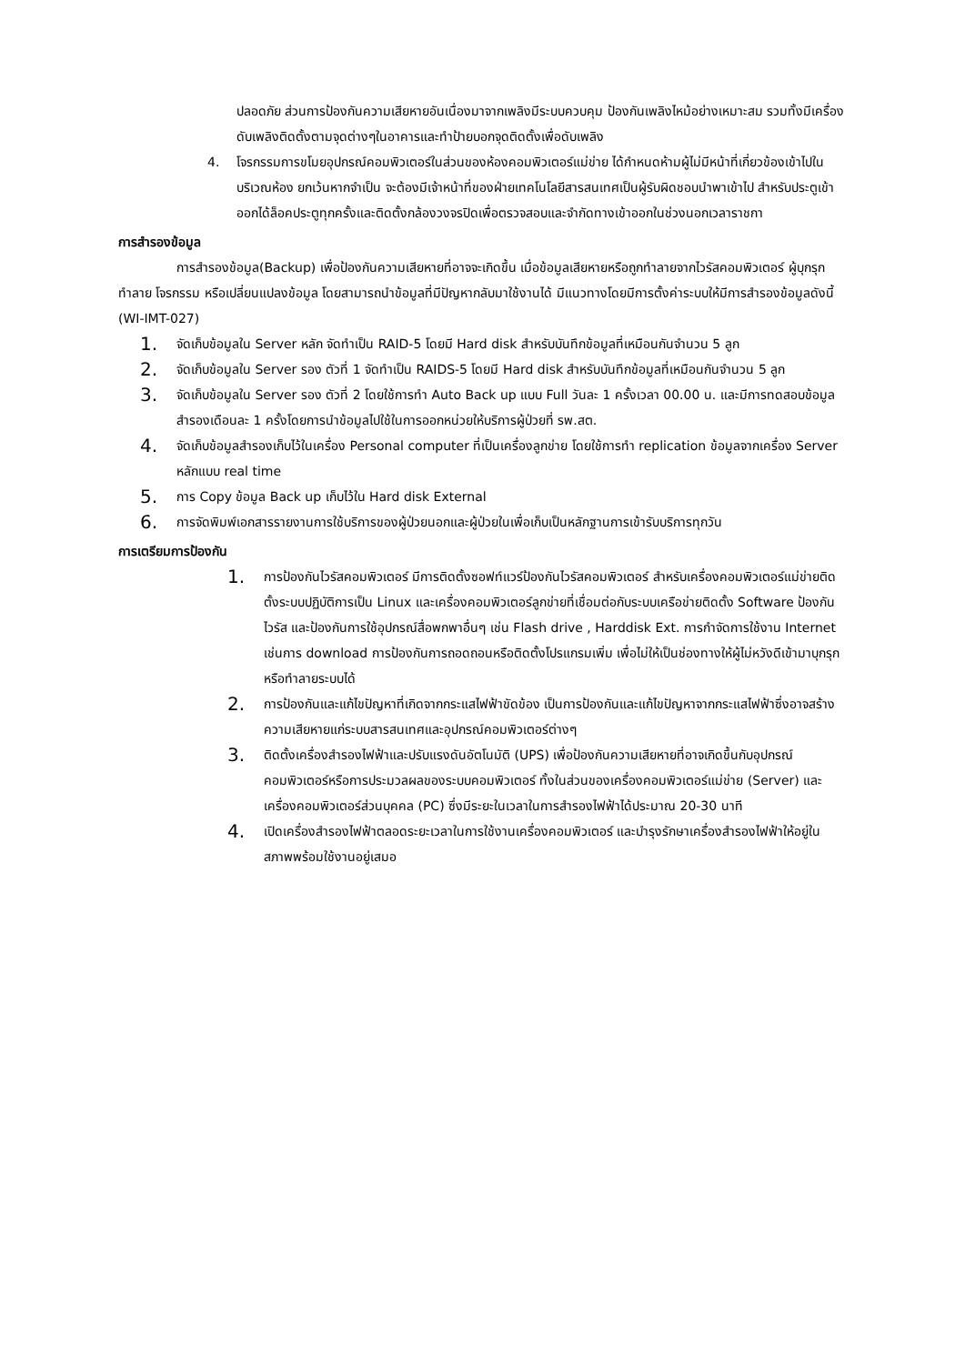ปลอดภัย ส่วนการป้องกันความเสียหายอันเนื่องมาจากเพลิงมีระบบควบคุม ป้องกันเพลิงไหม้อย่างเหมาะสม รวมทั้งมีเครื่องดับเพลิงติดตั้งตามจุดต่างๆในอาคารและทำป้ายบอกจุดติดตั้งเพื่อดับเพลิง
4. โจรกรรมการขโมยอุปกรณ์คอมพิวเตอร์ในส่วนของห้องคอมพิวเตอร์แม่ข่าย ได้กำหนดห้ามผู้ไม่มีหน้าที่เกี่ยวข้องเข้าไปในบริเวณห้อง ยกเว้นหากจำเป็น จะต้องมีเจ้าหน้าที่ของฝ่ายเทคโนโลยีสารสนเทศเป็นผู้รับผิดชอบนำพาเข้าไป สำหรับประตูเข้าออกได้ล็อคประตูทุกครั้งและติดตั้งกล้องวงจรปิดเพื่อตรวจสอบและจำกัดทางเข้าออกในช่วงนอกเวลาราชกา
การสำรองข้อมูล
การสำรองข้อมูล(Backup) เพื่อป้องกันความเสียหายที่อาจจะเกิดขึ้น เมื่อข้อมูลเสียหายหรือถูกทำลายจากไวรัสคอมพิวเตอร์ ผู้บุกรุกทำลาย โจรกรรม หรือเปลี่ยนแปลงข้อมูล โดยสามารถนำข้อมูลที่มีปัญหากลับมาใช้งานได้ มีแนวทางโดยมีการตั้งค่าระบบให้มีการสำรองข้อมูลดังนี้ (WI-IMT-027)
1. จัดเก็บข้อมูลใน Server หลัก จัดทำเป็น RAID-5 โดยมี Hard disk สำหรับบันทึกข้อมูลที่เหมือนกันจำนวน 5 ลูก
2. จัดเก็บข้อมูลใน Server รอง ตัวที่ 1 จัดทำเป็น RAIDS-5 โดยมี Hard disk สำหรับบันทึกข้อมูลที่เหมือนกันจำนวน 5 ลูก
3. จัดเก็บข้อมูลใน Server รอง ตัวที่ 2 โดยใช้การทำ Auto Back up แบบ Full วันละ 1 ครั้งเวลา 00.00 น. และมีการทดสอบข้อมูลสำรองเดือนละ 1 ครั้งโดยการนำข้อมูลไปใช้ในการออกหน่วยให้บริการผู้ป่วยที่ รพ.สต.
4. จัดเก็บข้อมูลสำรองเก็บไว้ในเครื่อง Personal computer ที่เป็นเครื่องลูกข่าย โดยใช้การทำ replication ข้อมูลจากเครื่อง Server หลักแบบ real time
5. การ Copy ข้อมูล Back up เก็บไว้ใน Hard disk External
6. การจัดพิมพ์เอกสารรายงานการใช้บริการของผู้ป่วยนอกและผู้ป่วยในเพื่อเก็บเป็นหลักฐานการเข้ารับบริการทุกวัน
การเตรียมการป้องกัน
1. การป้องกันไวรัสคอมพิวเตอร์ มีการติดตั้งซอฟท์แวร์ป้องกันไวรัสคอมพิวเตอร์ สำหรับเครื่องคอมพิวเตอร์แม่ข่ายติดตั้งระบบปฏิบัติการเป็น Linux และเครื่องคอมพิวเตอร์ลูกข่ายที่เชื่อมต่อกับระบบเครือข่ายติดตั้ง Software ป้องกันไวรัส และป้องกันการใช้อุปกรณ์สื่อพกพาอื่นๆ เช่น Flash drive , Harddisk Ext. การกำจัดการใช้งาน Internet เช่นการ download การป้องกันการถอดถอนหรือติดตั้งโปรแกรมเพิ่ม เพื่อไม่ให้เป็นช่องทางให้ผู้ไม่หวังดีเข้ามาบุกรุก หรือทำลายระบบได้
2. การป้องกันและแก้ไขปัญหาที่เกิดจากกระแสไฟฟ้าขัดข้อง เป็นการป้องกันและแก้ไขปัญหาจากกระแสไฟฟ้าซึ่งอาจสร้างความเสียหายแก่ระบบสารสนเทศและอุปกรณ์คอมพิวเตอร์ต่างๆ
3. ติดตั้งเครื่องสำรองไฟฟ้าและปรับแรงดันอัตโนมัติ (UPS) เพื่อป้องกันความเสียหายที่อาจเกิดขึ้นกับอุปกรณ์คอมพิวเตอร์หรือการประมวลผลของระบบคอมพิวเตอร์ ทั้งในส่วนของเครื่องคอมพิวเตอร์แม่ข่าย (Server) และเครื่องคอมพิวเตอร์ส่วนบุคคล (PC) ซึ่งมีระยะในเวลาในการสำรองไฟฟ้าได้ประมาณ 20-30 นาที
4. เปิดเครื่องสำรองไฟฟ้าตลอดระยะเวลาในการใช้งานเครื่องคอมพิวเตอร์ และบำรุงรักษาเครื่องสำรองไฟฟ้าให้อยู่ในสภาพพร้อมใช้งานอยู่เสมอ